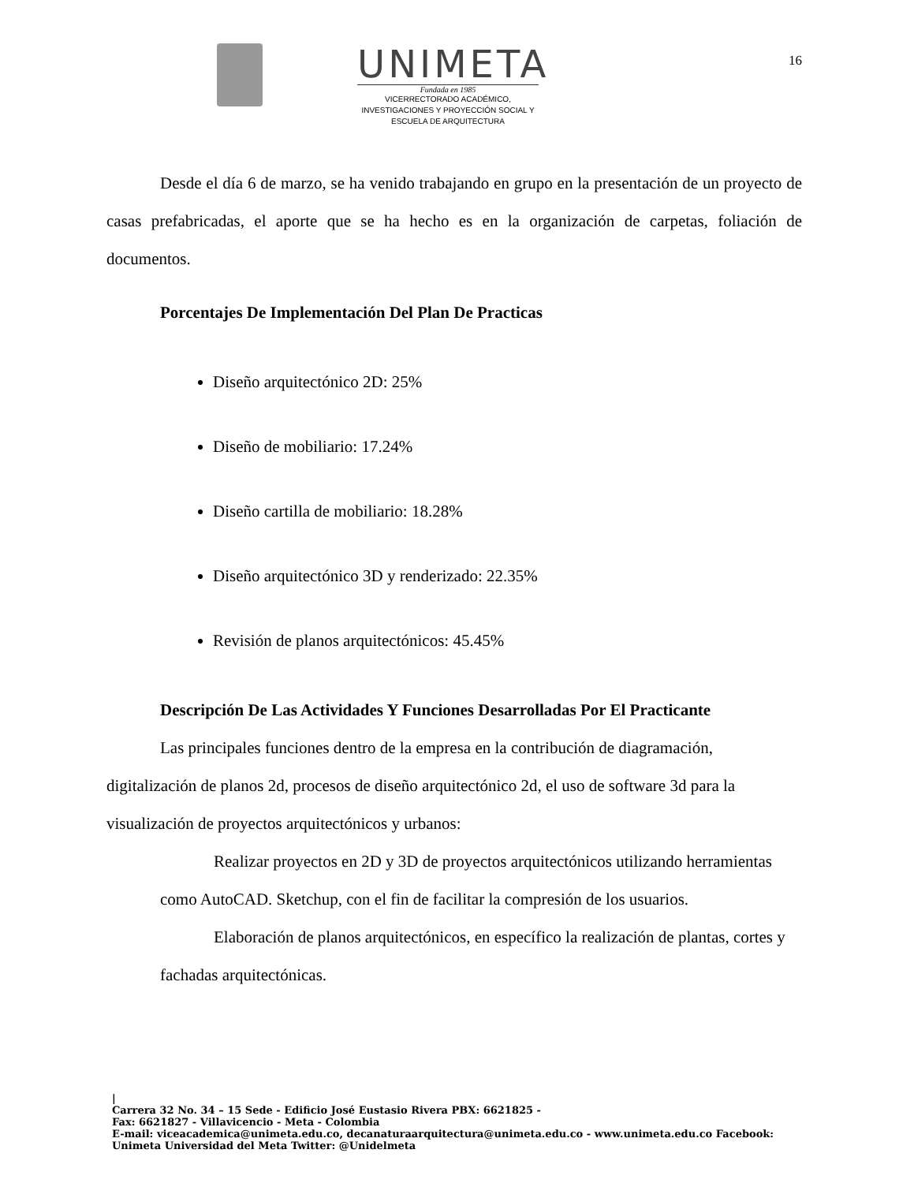UNIMETA
Fundada en 1985
VICERRECTORADO ACADÉMICO,
INVESTIGACIONES Y PROYECCIÓN SOCIAL Y
ESCUELA DE ARQUITECTURA
16
Desde el día 6 de marzo, se ha venido trabajando en grupo en la presentación de un proyecto de casas prefabricadas, el aporte que se ha hecho es en la organización de carpetas, foliación de documentos.
Porcentajes De Implementación Del Plan De Practicas
Diseño arquitectónico 2D: 25%
Diseño de mobiliario: 17.24%
Diseño cartilla de mobiliario: 18.28%
Diseño arquitectónico 3D y renderizado: 22.35%
Revisión de planos arquitectónicos: 45.45%
Descripción De Las Actividades Y Funciones Desarrolladas Por El Practicante
Las principales funciones dentro de la empresa en la contribución de diagramación, digitalización de planos 2d, procesos de diseño arquitectónico 2d, el uso de software 3d para la visualización de proyectos arquitectónicos y urbanos:
Realizar proyectos en 2D y 3D de proyectos arquitectónicos utilizando herramientas como AutoCAD. Sketchup, con el fin de facilitar la compresión de los usuarios.
Elaboración de planos arquitectónicos, en específico la realización de plantas, cortes y fachadas arquitectónicas.
|
Carrera 32 No. 34 – 15 Sede - Edificio José Eustasio Rivera PBX: 6621825 -
Fax: 6621827 - Villavicencio - Meta - Colombia
E-mail: viceacademica@unimeta.edu.co, decanaturaarquitectura@unimeta.edu.co - www.unimeta.edu.co Facebook:
Unimeta Universidad del Meta Twitter: @Unidelmeta